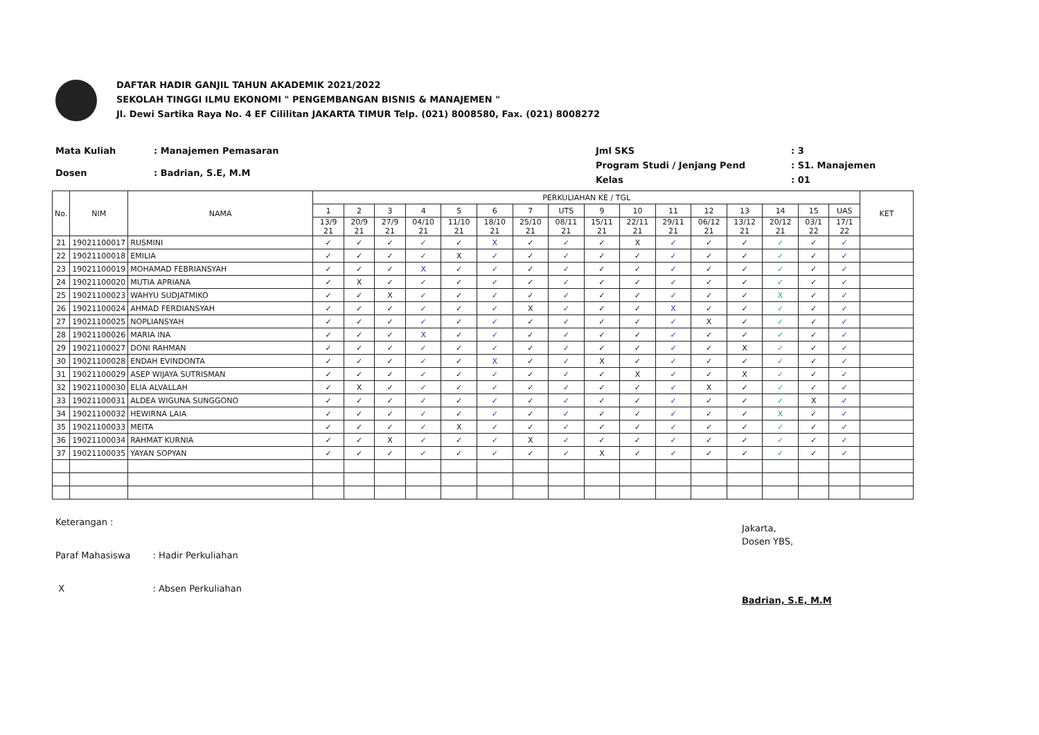DAFTAR HADIR GANJIL TAHUN AKADEMIK 2021/2022
SEKOLAH TINGGI ILMU EKONOMI " PENGEMBANGAN BISNIS & MANAJEMEN "
Jl. Dewi Sartika Raya No. 4 EF Cililitan JAKARTA TIMUR Telp. (021) 8008580, Fax. (021) 8008272
| Mata Kuliah | : Manajemen Pemasaran |
| Dosen | : Badrian, S.E, M.M |
| Jml SKS | : 3 |
| Program Studi / Jenjang Pend | : S1. Manajemen |
| Kelas | : 01 |
| No. | NIM | NAMA | PERKULIAHAN KE / TGL | | | | | | | | | | | | | | | | KET |
| --- | --- | --- | --- | --- | --- | --- | --- | --- | --- | --- | --- | --- | --- | --- | --- | --- | --- | --- | --- |
| | | | 1 | 2 | 3 | 4 | 5 | 6 | 7 | UTS | 9 | 10 | 11 | 12 | 13 | 14 | 15 | UAS | |
| | | | 13/9 21 | 20/9 21 | 27/9 21 | 04/10 21 | 11/10 21 | 18/10 21 | 25/10 21 | 08/11 21 | 15/11 21 | 22/11 21 | 29/11 21 | 06/12 21 | 13/12 21 | 20/12 21 | 03/1 22 | 17/1 22 | |
| 21 | 19021100017 | RUSMINI | ✓ | ✓ | ✓ | ✓ | ✓ | X | ✓ | ✓ | ✓ | X | ✓ | ✓ | ✓ | ✓ | ✓ | ✓ | |
| 22 | 19021100018 | EMILIA | ✓ | ✓ | ✓ | ✓ | X | ✓ | ✓ | ✓ | ✓ | ✓ | ✓ | ✓ | ✓ | ✓ | ✓ | ✓ | |
| 23 | 19021100019 | MOHAMAD FEBRIANSYAH | ✓ | ✓ | ✓ | X | ✓ | ✓ | ✓ | ✓ | ✓ | ✓ | ✓ | ✓ | ✓ | ✓ | ✓ | ✓ | |
| 24 | 19021100020 | MUTIA APRIANA | ✓ | X | ✓ | ✓ | ✓ | ✓ | ✓ | ✓ | ✓ | ✓ | ✓ | ✓ | ✓ | ✓ | ✓ | ✓ | |
| 25 | 19021100023 | WAHYU SUDJATMIKO | ✓ | ✓ | X | ✓ | ✓ | ✓ | ✓ | ✓ | ✓ | ✓ | ✓ | ✓ | ✓ | X | ✓ | ✓ | |
| 26 | 19021100024 | AHMAD FERDIANSYAH | ✓ | ✓ | ✓ | ✓ | ✓ | ✓ | X | ✓ | ✓ | ✓ | X | ✓ | ✓ | ✓ | ✓ | ✓ | |
| 27 | 19021100025 | NOPLIANSYAH | ✓ | ✓ | ✓ | ✓ | ✓ | ✓ | ✓ | ✓ | ✓ | ✓ | ✓ | X | ✓ | ✓ | ✓ | ✓ | |
| 28 | 19021100026 | MARIA INA | ✓ | ✓ | ✓ | X | ✓ | ✓ | ✓ | ✓ | ✓ | ✓ | ✓ | ✓ | ✓ | ✓ | ✓ | ✓ | |
| 29 | 19021100027 | DONI RAHMAN | ✓ | ✓ | ✓ | ✓ | ✓ | ✓ | ✓ | ✓ | ✓ | ✓ | ✓ | ✓ | X | ✓ | ✓ | ✓ | |
| 30 | 19021100028 | ENDAH EVINDONTA | ✓ | ✓ | ✓ | ✓ | ✓ | X | ✓ | ✓ | X | ✓ | ✓ | ✓ | ✓ | ✓ | ✓ | ✓ | |
| 31 | 19021100029 | ASEP WIJAYA SUTRISMAN | ✓ | ✓ | ✓ | ✓ | ✓ | ✓ | ✓ | ✓ | ✓ | X | ✓ | ✓ | X | ✓ | ✓ | ✓ | |
| 32 | 19021100030 | ELIA ALVALLAH | ✓ | X | ✓ | ✓ | ✓ | ✓ | ✓ | ✓ | ✓ | ✓ | ✓ | X | ✓ | ✓ | ✓ | ✓ | |
| 33 | 19021100031 | ALDEA WIGUNA SUNGGONO | ✓ | ✓ | ✓ | ✓ | ✓ | ✓ | ✓ | ✓ | ✓ | ✓ | ✓ | ✓ | ✓ | ✓ | X | ✓ | |
| 34 | 19021100032 | HEWIRNA LAIA | ✓ | ✓ | ✓ | ✓ | ✓ | ✓ | ✓ | ✓ | ✓ | ✓ | ✓ | ✓ | ✓ | X | ✓ | ✓ | |
| 35 | 19021100033 | MEITA | ✓ | ✓ | ✓ | ✓ | X | ✓ | ✓ | ✓ | ✓ | ✓ | ✓ | ✓ | ✓ | ✓ | ✓ | ✓ | |
| 36 | 19021100034 | RAHMAT KURNIA | ✓ | ✓ | X | ✓ | ✓ | ✓ | X | ✓ | ✓ | ✓ | ✓ | ✓ | ✓ | ✓ | ✓ | ✓ | |
| 37 | 19021100035 | YAYAN SOPYAN | ✓ | ✓ | ✓ | ✓ | ✓ | ✓ | ✓ | ✓ | X | ✓ | ✓ | ✓ | ✓ | ✓ | ✓ | ✓ | |
| Keterangan : | |
| Paraf Mahasiswa | : Hadir Perkuliahan |
| X | : Absen Perkuliahan |
Jakarta,
Dosen YBS,
Badrian, S.E, M.M